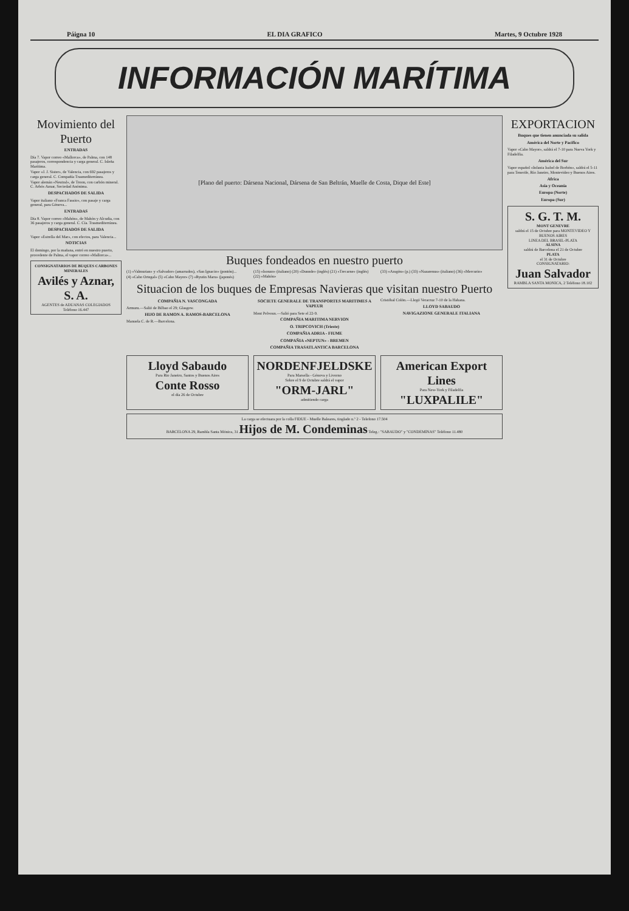Páigna 10 EL DIA GRAFICO Martes, 9 Octubre 1928
INFORMACIÓN MARÍTIMA
Movimiento del Puerto
ENTRADAS
Día 7. Vapor correo «Mallorca», de Palma, con 148 pasajeros, correspondencia y carga general. C. Isleña Marítima.
Vapor «J. J. Sister», de Valencia, con 692 pasajeros y carga general. C. Compañía Trasmediterránea.
Vapor alemán «Neutral», de Troon, con carbón mineral. C. Arbós Aznar, Sociedad Anónima.
DESPACHADOS DE SALIDA
Vapor italiano «Franca Fassio», con pasaje y carga general, para Génova...
ENTRADAS
Día 8. Vapor correo «Mahón», de Mahón y Alcudia, con 36 pasajeros y carga general. C. Cía. Trasmediterránea.
DESPACHADOS DE SALIDA
Vapor «Estrella del Mar», con efectos, para Valencia...
NOTICIAS
El domingo, por la mañana, entró en nuestro puerto, procedente de Palma, el vapor correo «Mallorca»...
CONSIGNATARIOS DE BUQUES CARBONES MINERALES
Avilés y Aznar, S. A.
AGENTES de ADUANAS COLEGIADOS
Teléfono 16.447
[Plano del puerto: Dársena Nacional, Dársena de San Beltrán, Muelle de Costa, Dique del Este]
Buques fondeados en nuestro puerto
(1) «Valmurian» y «Salvador» (amarrados), «San Ignacio» (pontón)...
(4) «Cabo Ortegal» (5) «Cabo Mayor» (7) «Ryutin Maru» (japonés)
(15) «Isonzo» (italiano) (20) «Dunnde» (inglés) (21) «Trecarne» (inglés) (22) «Mahón»
(33) «Aragón» (p.) (33) «Nazarenus» (italiano) (36) «Mercurio»
Situacion de los buques de Empresas Navieras que visitan nuestro Puerto
COMPAÑIA N. VASCONGADA
Armuru.—Salió de Bilbao el 29; Glasgow.
HIJO DE RAMON A. RAMOS-BARCELONA
Manuela C. de R.—Barcelona.
SOCIETE GENERALE DE TRANSPORTES MARITIMES A VAPEUR
Mont Pelvoux.—Salió para Sete el 22-9.
COMPAÑIA MARITIMA NERVION
O. TRIPCOVICH (Trieste)
COMPAÑIA ADRIA - FIUME
COMPAÑIA «NEPTUN» - BREMEN
COMPAÑIA TRASATLANTICA BARCELONA
Cristóbal Colón.—Llegó Veracruz 7-10 de la Habana.
LLOYD SABAUDO
NAVIGAZIONE GENERALE ITALIANA
Lloyd Sabaudo
Para Río Janeiro, Santos y Buenos Aires
Conte Rosso
el día 26 de Octubre
NORDENFJELDSKE
Para Marsella - Génova y Livorno
Sobre el 9 de Octubre saldrá el vapor
"ORM-JARL"
admitiendo carga
American Export Lines
Para New-York y Filadelfia
"LUXPALILE"
La carga se efectuara por la colla FIDUE - Muelle Baleares, tinglado n.º 2 - Telefono 17.504
BARCELONA 29, Rambla Santa Mónica, 31 Hijos de M. Condeminas Teleg.: "SABAUDO" y "CONDEMINAS" Teléfono 11.480
EXPORTACION
Buques que tienen anunciada su salida
América del Norte y Pacífico
Vapor «Cabo Mayor», saldrá el 7-10 para Nueva York y Filadelfia.
América del Sur
Vapor español «Infanta Isabel de Borbón», saldrá el 5-11 para Tenerife, Río Janeiro, Montevideo y Buenos Aires.
Africa
Asia y Oceanía
Europa (Norte)
Europa (Sur)
S. G. T. M.
MONT GENEVRE
saldrá el 15 de Octubre para MONTEVIDEO Y BUENOS AIRES
LINEA DEL BRASIL-PLATA
ALSINA
saldrá de Barcelona el 21 de Octubre
PLATA
el 31 de Octubre
CONSIGNATARIO:
Juan Salvador
RAMBLA SANTA MONICA, 2 Teléfono 18.102